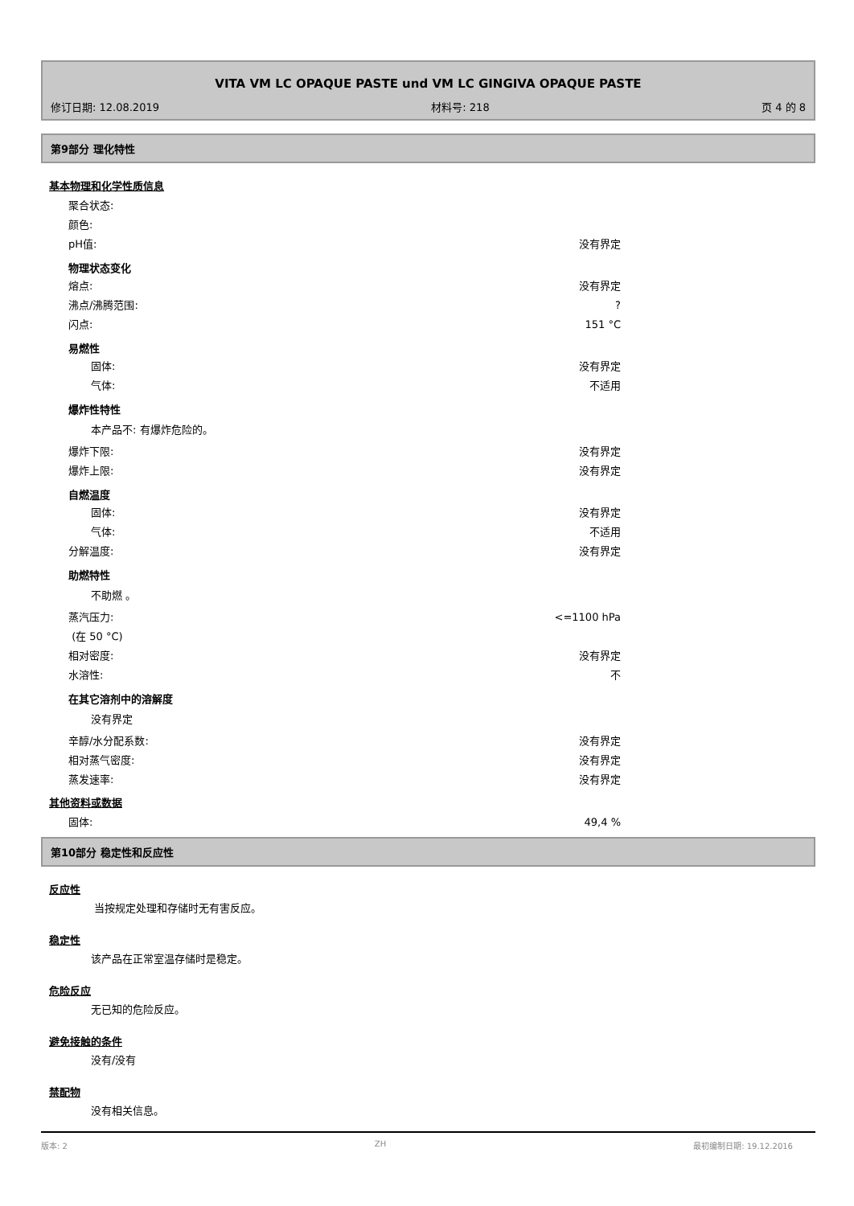VITA VM LC OPAQUE PASTE und VM LC GINGIVA OPAQUE PASTE
修订日期: 12.08.2019 材料号: 218 页 4 的 8
第9部分 理化特性
基本物理和化学性质信息
聚合状态:
颜色:
pH值: 没有界定
物理状态变化
熔点: 没有界定
沸点/沸腾范围:?
闪点: 151 °C
易燃性
固体: 没有界定
气体: 不适用
爆炸性特性
本产品不: 有爆炸危险的。
爆炸下限: 没有界定
爆炸上限: 没有界定
自燃温度
固体: 没有界定
气体: 不适用
分解温度: 没有界定
助燃特性
不助燃 。
蒸汽压力: <=1100 hPa
(在 50 °C)
相对密度: 没有界定
水溶性: 不
在其它溶剂中的溶解度
没有界定
辛醇/水分配系数: 没有界定
相对蒸气密度: 没有界定
蒸发速率: 没有界定
其他资料或数据
固体: 49,4 %
第10部分 稳定性和反应性
反应性
当按规定处理和存储时无有害反应。
稳定性
该产品在正常室温存储时是稳定。
危险反应
无已知的危险反应。
避免接触的条件
没有/没有
禁配物
没有相关信息。
版本: 2 ZH 最初编制日期: 19.12.2016